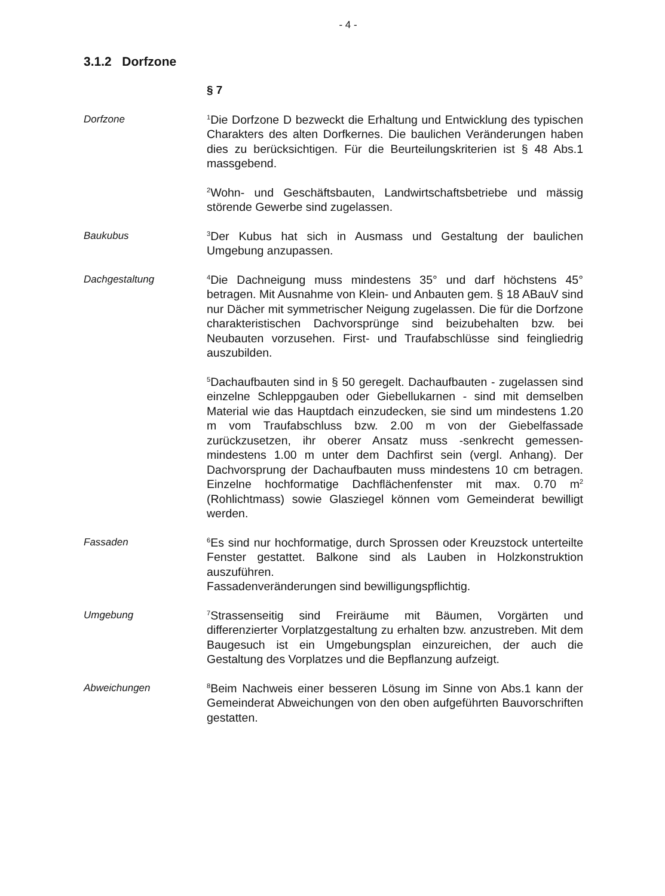- 4 -
3.1.2 Dorfzone
§ 7
Dorfzone
<sup>1</sup> Die Dorfzone D bezweckt die Erhaltung und Entwicklung des typischen Charakters des alten Dorfkernes. Die baulichen Veränderungen haben dies zu berücksichtigen. Für die Beurteilungskriterien ist § 48 Abs.1 massgebend.
<sup>2</sup> Wohn- und Geschäftsbauten, Landwirtschaftsbetriebe und mässig störende Gewerbe sind zugelassen.
Baukubus
<sup>3</sup> Der Kubus hat sich in Ausmass und Gestaltung der baulichen Umgebung anzupassen.
Dachgestaltung
<sup>4</sup> Die Dachneigung muss mindestens 35° und darf höchstens 45° betragen. Mit Ausnahme von Klein- und Anbauten gem. § 18 ABauV sind nur Dächer mit symmetrischer Neigung zugelassen. Die für die Dorfzone charakteristischen Dachvorsprünge sind beizubehalten bzw. bei Neubauten vorzusehen. First- und Traufabschlüsse sind feingliedrig auszubilden.
<sup>5</sup> Dachaufbauten sind in § 50 geregelt. Dachaufbauten - zugelassen sind einzelne Schleppgauben oder Giebellukarnen - sind mit demselben Material wie das Hauptdach einzudecken, sie sind um mindestens 1.20 m vom Traufabschluss bzw. 2.00 m von der Giebelfassade zurückzusetzen, ihr oberer Ansatz muss -senkrecht gemessen- mindestens 1.00 m unter dem Dachfirst sein (vergl. Anhang). Der Dachvorsprung der Dachaufbauten muss mindestens 10 cm betragen. Einzelne hochformatige Dachflächenfenster mit max. 0.70 m<sup>2</sup> (Rohlichtmass) sowie Glasziegel können vom Gemeinderat bewilligt werden.
Fassaden
<sup>6</sup> Es sind nur hochformatige, durch Sprossen oder Kreuzstock unterteilte Fenster gestattet. Balkone sind als Lauben in Holzkonstruktion auszuführen.
Fassadenveränderungen sind bewilligungspflichtig.
Umgebung
<sup>7</sup> Strassenseitig sind Freiräume mit Bäumen, Vorgärten und differenzierter Vorplatzgestaltung zu erhalten bzw. anzustreben. Mit dem Baugesuch ist ein Umgebungsplan einzureichen, der auch die Gestaltung des Vorplatzes und die Bepflanzung aufzeigt.
Abweichungen
<sup>8</sup> Beim Nachweis einer besseren Lösung im Sinne von Abs.1 kann der Gemeinderat Abweichungen von den oben aufgeführten Bauvorschriften gestatten.